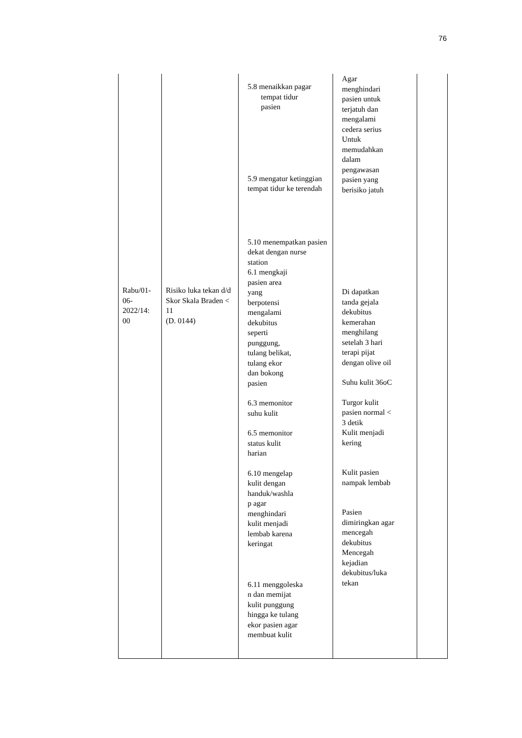76
| Rabu/01- 06- 2022/14: 00 | Risiko luka tekan d/d Skor Skala Braden < 11 (D. 0144) | 5.8 menaikkan pagar tempat tidur pasien 5.9 mengatur ketinggian tempat tidur ke terendah 5.10 menempatkan pasien dekat dengan nurse station 6.1 mengkaji pasien area yang berpotensi mengalami dekubitus seperti punggung, tulang belikat, tulang ekor dan bokong pasien 6.3 memonitor suhu kulit 6.5 memonitor status kulit harian 6.10 mengelap kulit dengan handuk/washla p agar menghindari kulit menjadi lembab karena keringat 6.11 menggoleska n dan memijat kulit punggung hingga ke tulang ekor pasien agar membuat kulit | Agar menghindari pasien untuk terjatuh dan mengalami cedera serius Untuk memudahkan dalam pengawasan pasien yang berisiko jatuh Di dapatkan tanda gejala dekubitus kemerahan menghilang setelah 3 hari terapi pijat dengan olive oil Suhu kulit 36oC Turgor kulit pasien normal < 3 detik Kulit menjadi kering Kulit pasien nampak lembab Pasien dimiringkan agar mencegah dekubitus Mencegah kejadian dekubitus/luka tekan | |